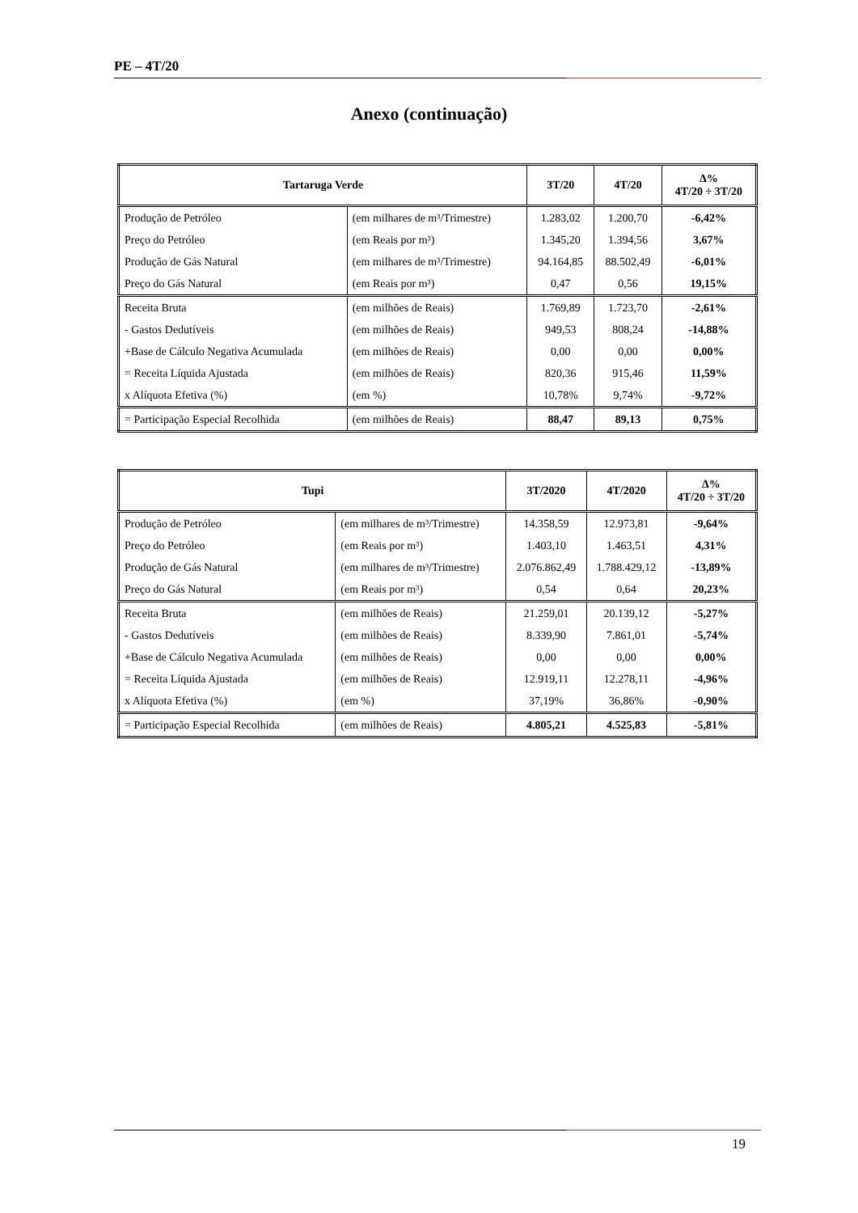PE – 4T/20
Anexo (continuação)
| Tartaruga Verde | | 3T/20 | 4T/20 | Δ% 4T/20 ÷ 3T/20 |
| --- | --- | --- | --- | --- |
| Produção de Petróleo | (em milhares de m³/Trimestre) | 1.283,02 | 1.200,70 | -6,42% |
| Preço do Petróleo | (em Reais por m³) | 1.345,20 | 1.394,56 | 3,67% |
| Produção de Gás Natural | (em milhares de m³/Trimestre) | 94.164,85 | 88.502,49 | -6,01% |
| Preço do Gás Natural | (em Reais por m³) | 0,47 | 0,56 | 19,15% |
| Receita Bruta | (em milhões de Reais) | 1.769,89 | 1.723,70 | -2,61% |
| - Gastos Dedutíveis | (em milhões de Reais) | 949,53 | 808,24 | -14,88% |
| +Base de Cálculo Negativa Acumulada | (em milhões de Reais) | 0,00 | 0,00 | 0,00% |
| = Receita Líquida Ajustada | (em milhões de Reais) | 820,36 | 915,46 | 11,59% |
| x Alíquota Efetiva (%) | (em %) | 10,78% | 9,74% | -9,72% |
| = Participação Especial Recolhida | (em milhões de Reais) | 88,47 | 89,13 | 0,75% |
| Tupi | | 3T/2020 | 4T/2020 | Δ% 4T/20 ÷ 3T/20 |
| --- | --- | --- | --- | --- |
| Produção de Petróleo | (em milhares de m³/Trimestre) | 14.358,59 | 12.973,81 | -9,64% |
| Preço do Petróleo | (em Reais por m³) | 1.403,10 | 1.463,51 | 4,31% |
| Produção de Gás Natural | (em milhares de m³/Trimestre) | 2.076.862,49 | 1.788.429,12 | -13,89% |
| Preço do Gás Natural | (em Reais por m³) | 0,54 | 0,64 | 20,23% |
| Receita Bruta | (em milhões de Reais) | 21.259,01 | 20.139,12 | -5,27% |
| - Gastos Dedutíveis | (em milhões de Reais) | 8.339,90 | 7.861,01 | -5,74% |
| +Base de Cálculo Negativa Acumulada | (em milhões de Reais) | 0,00 | 0,00 | 0,00% |
| = Receita Líquida Ajustada | (em milhões de Reais) | 12.919,11 | 12.278,11 | -4,96% |
| x Alíquota Efetiva (%) | (em %) | 37,19% | 36,86% | -0,90% |
| = Participação Especial Recolhida | (em milhões de Reais) | 4.805,21 | 4.525,83 | -5,81% |
19